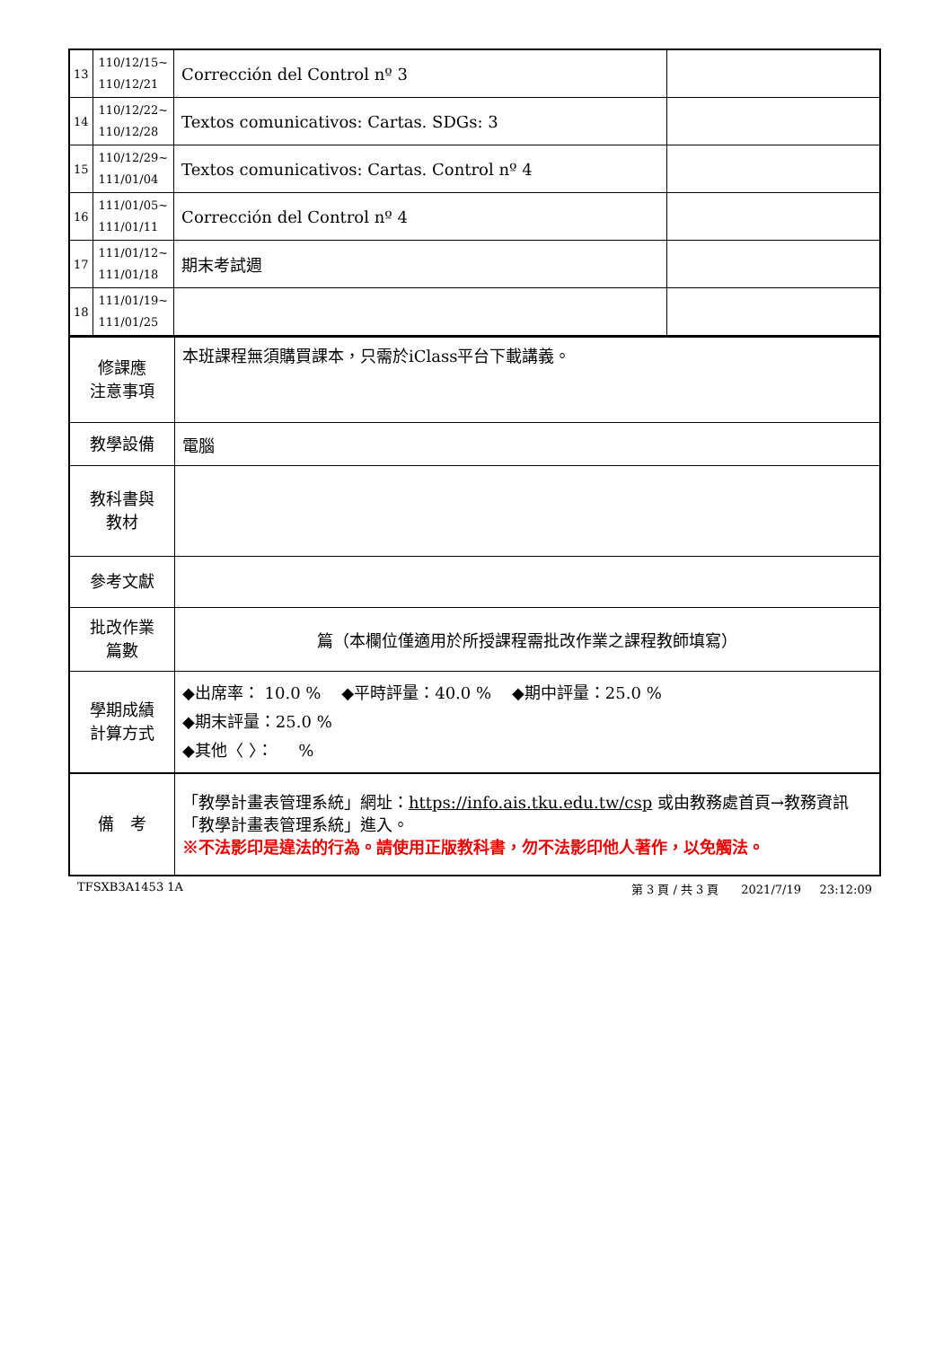| 13 | 110/12/15~ 110/12/21 | Corrección del Control nº 3 | |
| 14 | 110/12/22~ 110/12/28 | Textos comunicativos: Cartas. SDGs: 3 | |
| 15 | 110/12/29~ 111/01/04 | Textos comunicativos: Cartas. Control nº 4 | |
| 16 | 111/01/05~ 111/01/11 | Corrección del Control nº 4 | |
| 17 | 111/01/12~ 111/01/18 | 期末考試週 | |
| 18 | 111/01/19~ 111/01/25 | | |
| 修課應 注意事項 | 本班課程無須購買課本，只需於iClass平台下載講義。 |
| 教學設備 | 電腦 |
| 教科書與 教材 | |
| 參考文獻 | |
| 批改作業 篇數 | 篇（本欄位僅適用於所授課程需批改作業之課程教師填寫） |
| 學期成績 計算方式 | ◆出席率： 10.0 % ◆平時評量：40.0 % ◆期中評量：25.0 % ◆期末評量：25.0 % ◆其他〈 〉： % |
| 備 考 | 「教學計畫表管理系統」網址： https://info.ais.tku.edu.tw/csp 或由教務處首頁→教務資訊「教學計畫表管理系統」進入。 ※不法影印是違法的行為。請使用正版教科書，勿不法影印他人著作，以免觸法。 |
TFSXB3A1453 1A 第 3 頁 / 共 3 頁 2021/7/19 23:12:09